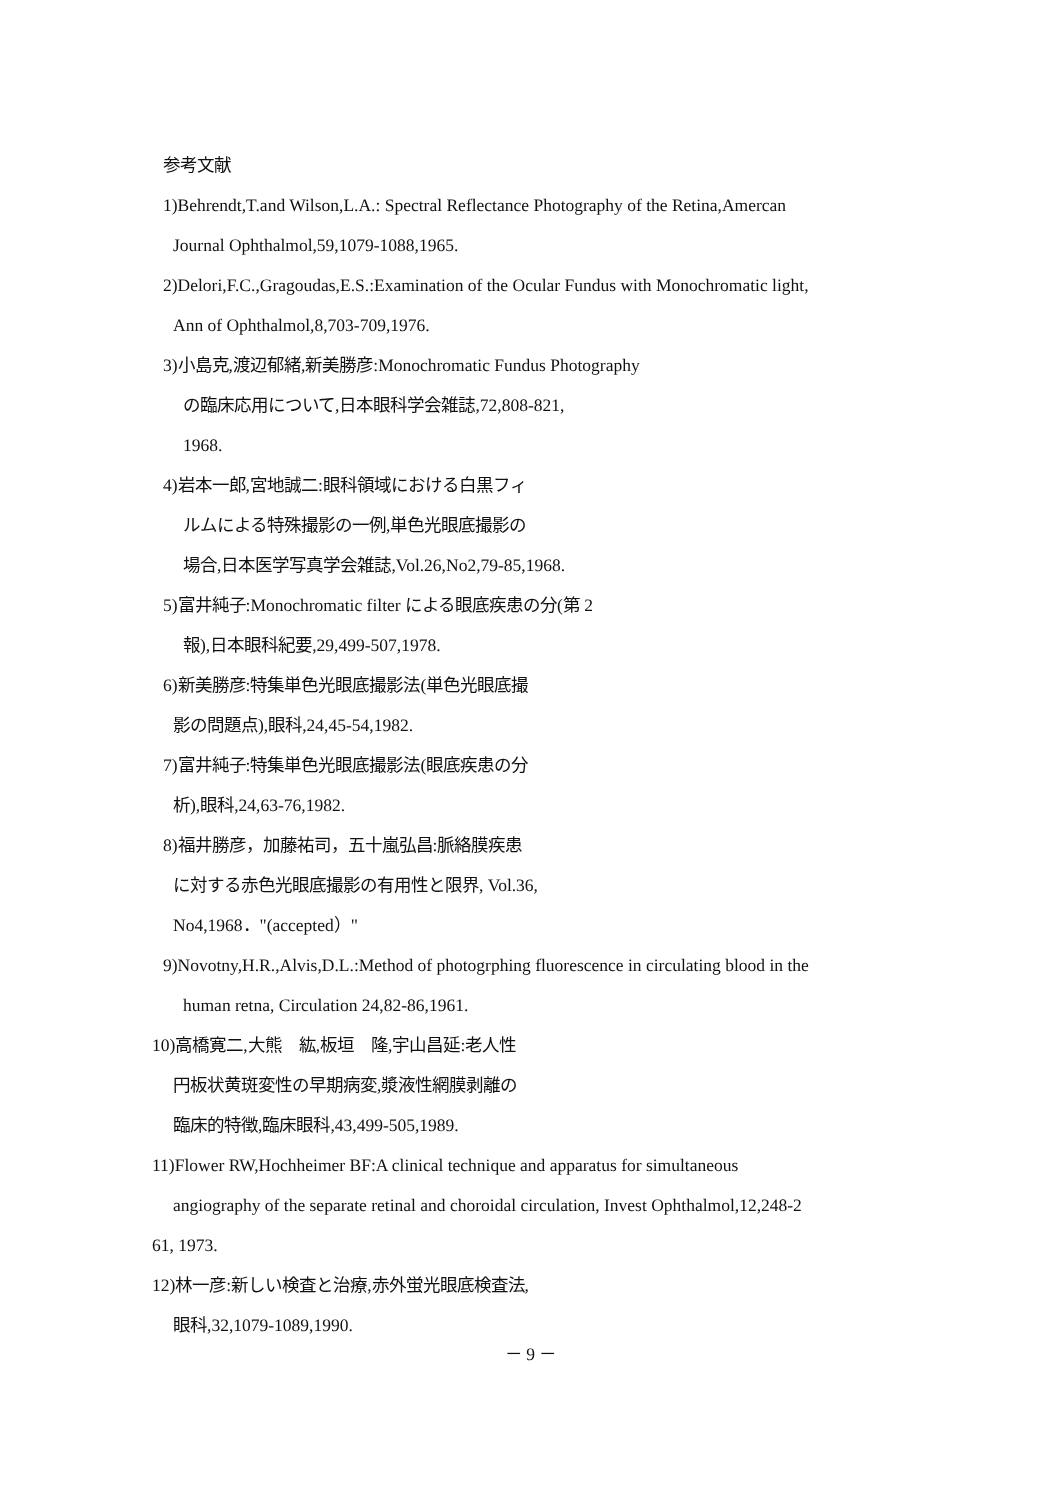参考文献
1)Behrendt,T.and Wilson,L.A.: Spectral Reflectance Photography of the Retina,Amercan
Journal Ophthalmol,59,1079-1088,1965.
2)Delori,F.C.,Gragoudas,E.S.:Examination of the Ocular Fundus with Monochromatic light,
Ann of Ophthalmol,8,703-709,1976.
3)小島克,渡辺郁緒,新美勝彦:Monochromatic Fundus Photography
の臨床応用について,日本眼科学会雑誌,72,808-821,
1968.
4)岩本一郎,宮地誠二:眼科領域における白黒フィ
ルムによる特殊撮影の一例,単色光眼底撮影の
場合,日本医学写真学会雑誌,Vol.26,No2,79-85,1968.
5)富井純子:Monochromatic filter による眼底疾患の分(第 2
報),日本眼科紀要,29,499-507,1978.
6)新美勝彦:特集単色光眼底撮影法(単色光眼底撮
影の問題点),眼科,24,45-54,1982.
7)富井純子:特集単色光眼底撮影法(眼底疾患の分
析),眼科,24,63-76,1982.
8)福井勝彦，加藤祐司，五十嵐弘昌:脈絡膜疾患
に対する赤色光眼底撮影の有用性と限界, Vol.36,
No4,1968．"(accepted）"
9)Novotny,H.R.,Alvis,D.L.:Method of photogrphing fluorescence in circulating blood in the
human retna, Circulation 24,82-86,1961.
10)高橋寛二,大熊　紘,板垣　隆,宇山昌延:老人性
円板状黄斑変性の早期病変,漿液性網膜剥離の
臨床的特徴,臨床眼科,43,499-505,1989.
11)Flower RW,Hochheimer BF:A clinical technique and apparatus for simultaneous
angiography of the separate retinal and choroidal circulation, Invest Ophthalmol,12,248-2
61, 1973.
12)林一彦:新しい検査と治療,赤外蛍光眼底検査法,
眼科,32,1079-1089,1990.
－ 9 －